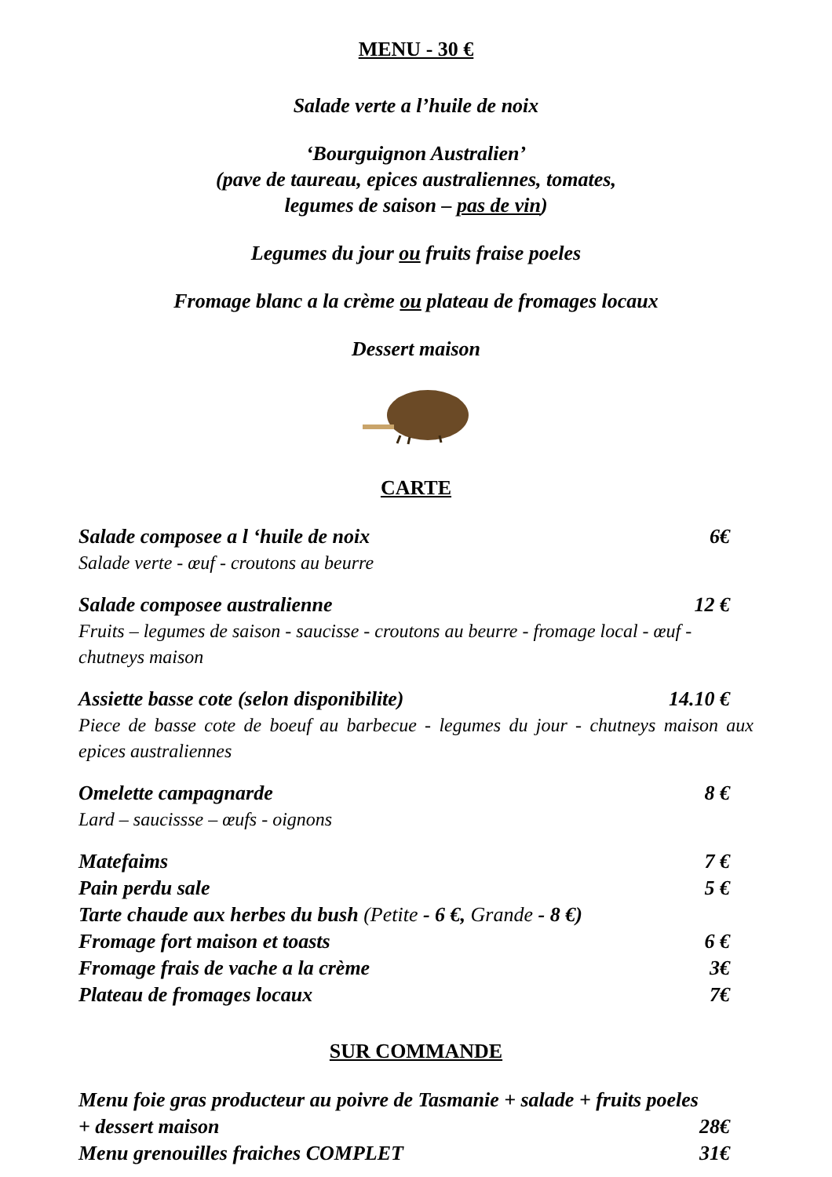MENU - 30 €
Salade verte a l’huile de noix
‘Bourguignon Australien’
(pave de taureau, epices australiennes, tomates,
legumes de saison – pas de vin)
Legumes du jour ou fruits fraise poeles
Fromage blanc a la crème ou plateau de fromages locaux
Dessert maison
CARTE
Salade composee a l ‘huile de noix 6€
Salade verte - œuf - croutons au beurre
Salade composee australienne 12 €
Fruits – legumes de saison - saucisse - croutons au beurre - fromage local - œuf - chutneys maison
Assiette basse cote (selon disponibilite) 14.10 €
Piece de basse cote de boeuf au barbecue - legumes du jour - chutneys maison aux epices australiennes
Omelette campagnarde 8 €
Lard – saucissse – œufs - oignons
Matefaims 7 €
Pain perdu sale 5 €
Tarte chaude aux herbes du bush (Petite - 6 €, Grande - 8 €)
Fromage fort maison et toasts 6 €
Fromage frais de vache a la crème 3€
Plateau de fromages locaux 7€
SUR COMMANDE
Menu foie gras producteur au poivre de Tasmanie + salade + fruits poeles
+ dessert maison 28€
Menu grenouilles fraiches COMPLET 31€